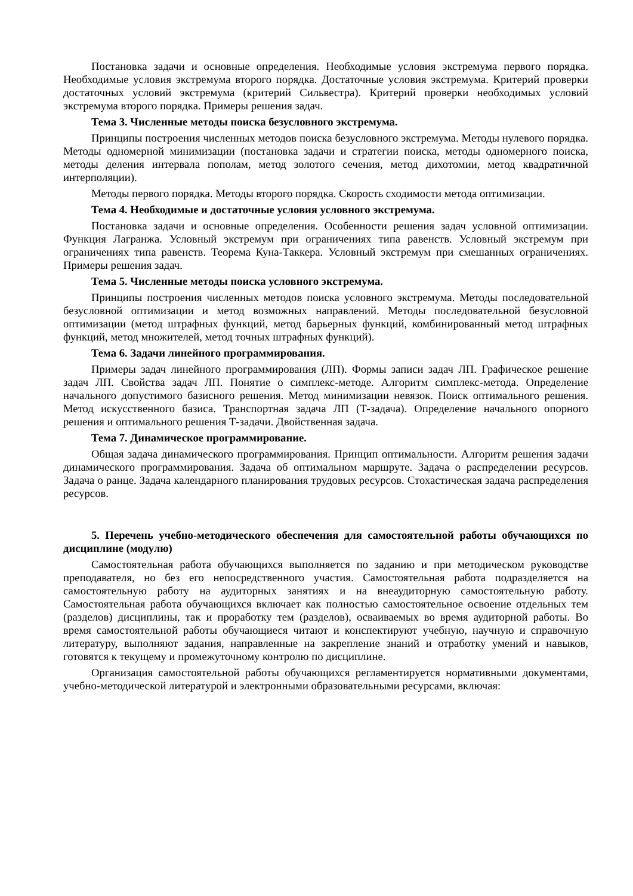Постановка задачи и основные определения. Необходимые условия экстремума первого порядка. Необходимые условия экстремума второго порядка. Достаточные условия экстремума. Критерий проверки достаточных условий экстремума (критерий Сильвестра). Критерий проверки необходимых условий экстремума второго порядка. Примеры решения задач.
Тема 3. Численные методы поиска безусловного экстремума.
Принципы построения численных методов поиска безусловного экстремума. Методы нулевого порядка. Методы одномерной минимизации (постановка задачи и стратегии поиска, методы одномерного поиска, методы деления интервала пополам, метод золотого сечения, метод дихотомии, метод квадратичной интерполяции).
Методы первого порядка. Методы второго порядка. Скорость сходимости метода оптимизации.
Тема 4. Необходимые и достаточные условия условного экстремума.
Постановка задачи и основные определения. Особенности решения задач условной оптимизации. Функция Лагранжа. Условный экстремум при ограничениях типа равенств. Условный экстремум при ограничениях типа равенств. Теорема Куна-Таккера. Условный экстремум при смешанных ограничениях. Примеры решения задач.
Тема 5. Численные методы поиска условного экстремума.
Принципы построения численных методов поиска условного экстремума. Методы последовательной безусловной оптимизации и метод возможных направлений. Методы последовательной безусловной оптимизации (метод штрафных функций, метод барьерных функций, комбинированный метод штрафных функций, метод множителей, метод точных штрафных функций).
Тема 6. Задачи линейного программирования.
Примеры задач линейного программирования (ЛП). Формы записи задач ЛП. Графическое решение задач ЛП. Свойства задач ЛП. Понятие о симплекс-методе. Алгоритм симплекс-метода. Определение начального допустимого базисного решения. Метод минимизации невязок. Поиск оптимального решения. Метод искусственного базиса. Транспортная задача ЛП (Т-задача). Определение начального опорного решения и оптимального решения Т-задачи. Двойственная задача.
Тема 7. Динамическое программирование.
Общая задача динамического программирования. Принцип оптимальности. Алгоритм решения задачи динамического программирования. Задача об оптимальном маршруте. Задача о распределении ресурсов. Задача о ранце. Задача календарного планирования трудовых ресурсов. Стохастическая задача распределения ресурсов.
5. Перечень учебно-методического обеспечения для самостоятельной работы обучающихся по дисциплине (модулю)
Самостоятельная работа обучающихся выполняется по заданию и при методическом руководстве преподавателя, но без его непосредственного участия. Самостоятельная работа подразделяется на самостоятельную работу на аудиторных занятиях и на внеаудиторную самостоятельную работу. Самостоятельная работа обучающихся включает как полностью самостоятельное освоение отдельных тем (разделов) дисциплины, так и проработку тем (разделов), осваиваемых во время аудиторной работы. Во время самостоятельной работы обучающиеся читают и конспектируют учебную, научную и справочную литературу, выполняют задания, направленные на закрепление знаний и отработку умений и навыков, готовятся к текущему и промежуточному контролю по дисциплине.
Организация самостоятельной работы обучающихся регламентируется нормативными документами, учебно-методической литературой и электронными образовательными ресурсами, включая: